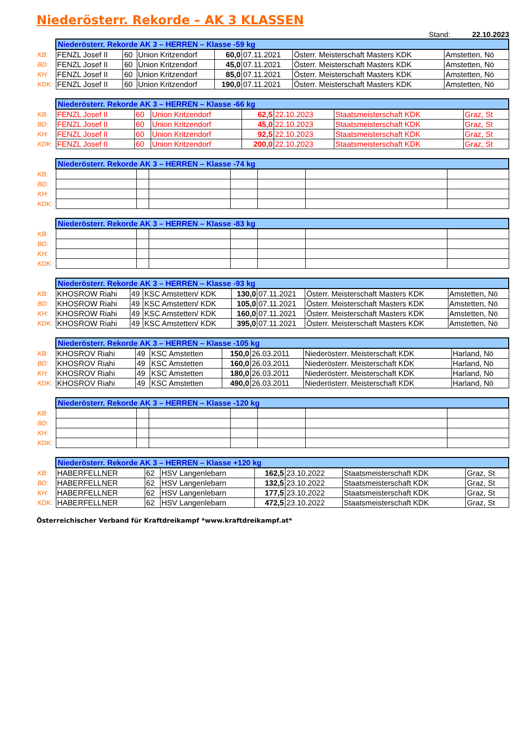Niederösterr. Rekorde – AK 3 KLASSEN
Stand: 22.10.2023
| | Niederösterr. Rekorde AK 3 – HERREN – Klasse -59 kg | | | | | | |
| KB: | FENZL Josef II | 60 | Union Kritzendorf | 60,0 | 07.11.2021 | Österr. Meisterschaft Masters KDK | Amstetten, Nö |
| BD: | FENZL Josef II | 60 | Union Kritzendorf | 45,0 | 07.11.2021 | Österr. Meisterschaft Masters KDK | Amstetten, Nö |
| KH: | FENZL Josef II | 60 | Union Kritzendorf | 85,0 | 07.11.2021 | Österr. Meisterschaft Masters KDK | Amstetten, Nö |
| KDK: | FENZL Josef II | 60 | Union Kritzendorf | 190,0 | 07.11.2021 | Österr. Meisterschaft Masters KDK | Amstetten, Nö |
| | Niederösterr. Rekorde AK 3 – HERREN – Klasse -66 kg | | | | | | |
| KB: | FENZL Josef II | 60 | Union Kritzendorf | 62,5 | 22.10.2023 | Staatsmeisterschaft KDK | Graz, St |
| BD: | FENZL Josef II | 60 | Union Kritzendorf | 45,0 | 22.10.2023 | Staatsmeisterschaft KDK | Graz, St |
| KH: | FENZL Josef II | 60 | Union Kritzendorf | 92,5 | 22.10.2023 | Staatsmeisterschaft KDK | Graz, St |
| KDK: | FENZL Josef II | 60 | Union Kritzendorf | 200,0 | 22.10.2023 | Staatsmeisterschaft KDK | Graz, St |
| | Niederösterr. Rekorde AK 3 – HERREN – Klasse -74 kg | | | | | | |
| KB: | | | | | | | |
| BD: | | | | | | | |
| KH: | | | | | | | |
| KDK: | | | | | | | |
| | Niederösterr. Rekorde AK 3 – HERREN – Klasse -83 kg | | | | | | |
| KB: | | | | | | | |
| BD: | | | | | | | |
| KH: | | | | | | | |
| KDK: | | | | | | | |
| | Niederösterr. Rekorde AK 3 – HERREN – Klasse -93 kg | | | | | | |
| KB: | KHOSROW Riahi | 49 | KSC Amstetten/ KDK | 130,0 | 07.11.2021 | Österr. Meisterschaft Masters KDK | Amstetten, Nö |
| BD: | KHOSROW Riahi | 49 | KSC Amstetten/ KDK | 105,0 | 07.11.2021 | Österr. Meisterschaft Masters KDK | Amstetten, Nö |
| KH: | KHOSROW Riahi | 49 | KSC Amstetten/ KDK | 160,0 | 07.11.2021 | Österr. Meisterschaft Masters KDK | Amstetten, Nö |
| KDK: | KHOSROW Riahi | 49 | KSC Amstetten/ KDK | 395,0 | 07.11.2021 | Österr. Meisterschaft Masters KDK | Amstetten, Nö |
| | Niederösterr. Rekorde AK 3 – HERREN – Klasse -105 kg | | | | | | |
| KB: | KHOSROV Riahi | 49 | KSC Amstetten | 150,0 | 26.03.2011 | Niederösterr. Meisterschaft KDK | Harland, Nö |
| BD: | KHOSROV Riahi | 49 | KSC Amstetten | 160,0 | 26.03.2011 | Niederösterr. Meisterschaft KDK | Harland, Nö |
| KH: | KHOSROV Riahi | 49 | KSC Amstetten | 180,0 | 26.03.2011 | Niederösterr. Meisterschaft KDK | Harland, Nö |
| KDK: | KHOSROV Riahi | 49 | KSC Amstetten | 490,0 | 26.03.2011 | Niederösterr. Meisterschaft KDK | Harland, Nö |
| | Niederösterr. Rekorde AK 3 – HERREN – Klasse -120 kg | | | | | | |
| KB: | | | | | | | |
| BD: | | | | | | | |
| KH: | | | | | | | |
| KDK: | | | | | | | |
| | Niederösterr. Rekorde AK 3 – HERREN – Klasse +120 kg | | | | | | |
| KB: | HABERFELLNER | 62 | HSV Langenlebarn | 162,5 | 23.10.2022 | Staatsmeisterschaft KDK | Graz, St |
| BD: | HABERFELLNER | 62 | HSV Langenlebarn | 132,5 | 23.10.2022 | Staatsmeisterschaft KDK | Graz, St |
| KH: | HABERFELLNER | 62 | HSV Langenlebarn | 177,5 | 23.10.2022 | Staatsmeisterschaft KDK | Graz, St |
| KDK: | HABERFELLNER | 62 | HSV Langenlebarn | 472,5 | 23.10.2022 | Staatsmeisterschaft KDK | Graz, St |
Österreichischer Verband für Kraftdreikampf *www.kraftdreikampf.at*